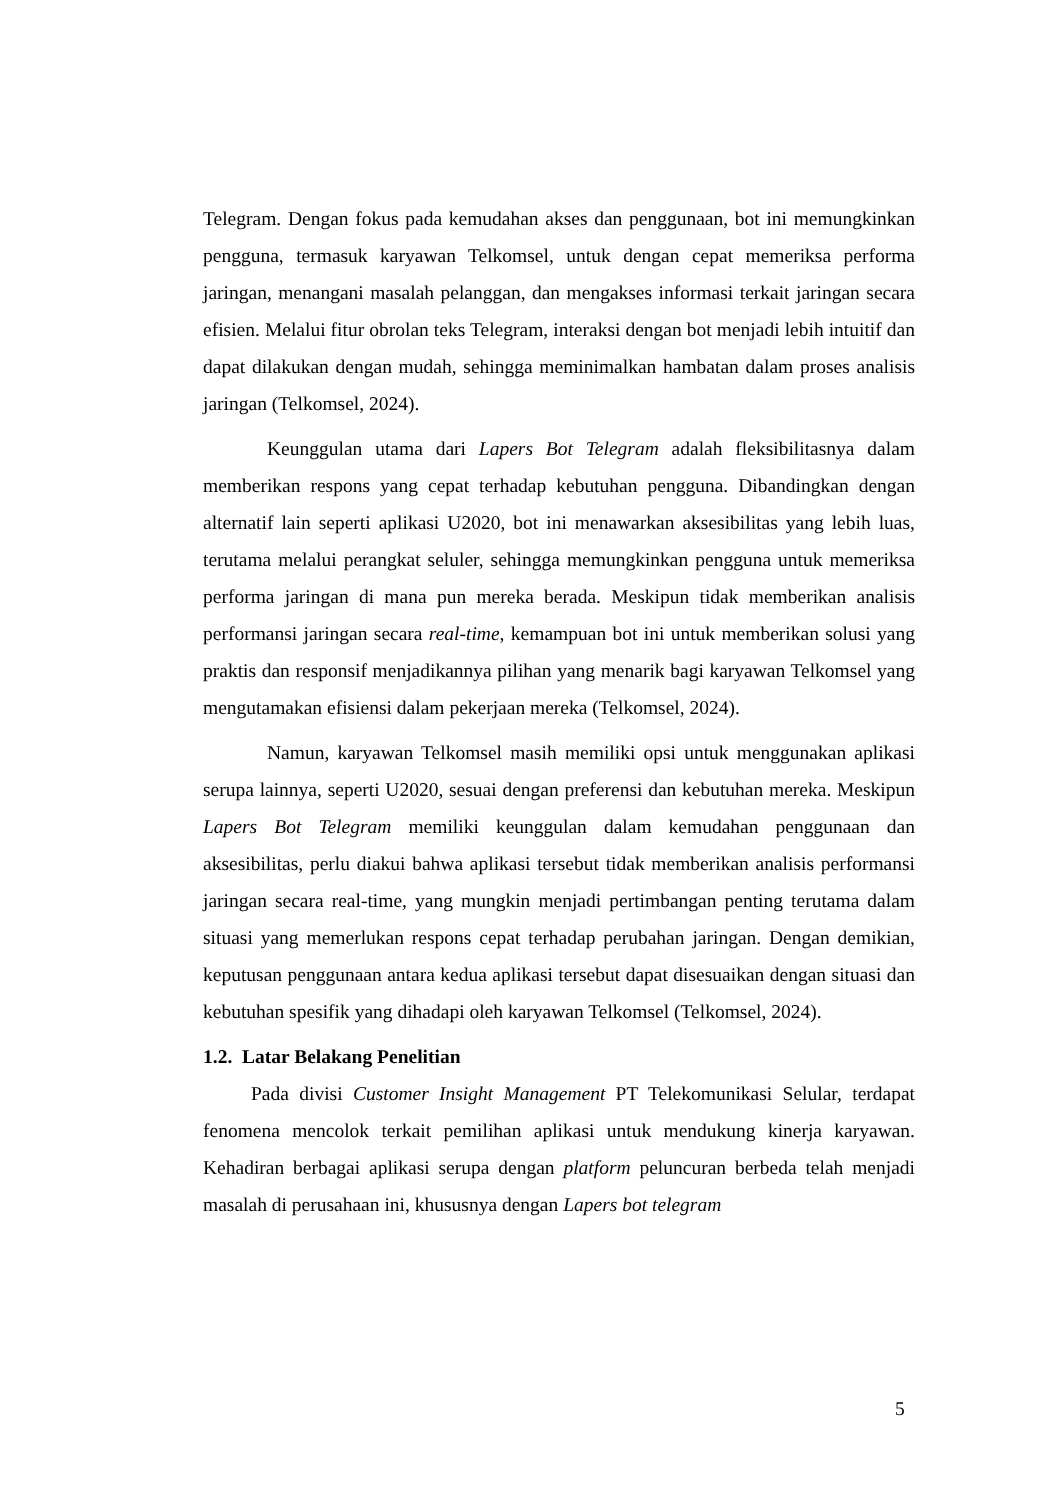Telegram. Dengan fokus pada kemudahan akses dan penggunaan, bot ini memungkinkan pengguna, termasuk karyawan Telkomsel, untuk dengan cepat memeriksa performa jaringan, menangani masalah pelanggan, dan mengakses informasi terkait jaringan secara efisien. Melalui fitur obrolan teks Telegram, interaksi dengan bot menjadi lebih intuitif dan dapat dilakukan dengan mudah, sehingga meminimalkan hambatan dalam proses analisis jaringan (Telkomsel, 2024).
Keunggulan utama dari Lapers Bot Telegram adalah fleksibilitasnya dalam memberikan respons yang cepat terhadap kebutuhan pengguna. Dibandingkan dengan alternatif lain seperti aplikasi U2020, bot ini menawarkan aksesibilitas yang lebih luas, terutama melalui perangkat seluler, sehingga memungkinkan pengguna untuk memeriksa performa jaringan di mana pun mereka berada. Meskipun tidak memberikan analisis performansi jaringan secara real-time, kemampuan bot ini untuk memberikan solusi yang praktis dan responsif menjadikannya pilihan yang menarik bagi karyawan Telkomsel yang mengutamakan efisiensi dalam pekerjaan mereka (Telkomsel, 2024).
Namun, karyawan Telkomsel masih memiliki opsi untuk menggunakan aplikasi serupa lainnya, seperti U2020, sesuai dengan preferensi dan kebutuhan mereka. Meskipun Lapers Bot Telegram memiliki keunggulan dalam kemudahan penggunaan dan aksesibilitas, perlu diakui bahwa aplikasi tersebut tidak memberikan analisis performansi jaringan secara real-time, yang mungkin menjadi pertimbangan penting terutama dalam situasi yang memerlukan respons cepat terhadap perubahan jaringan. Dengan demikian, keputusan penggunaan antara kedua aplikasi tersebut dapat disesuaikan dengan situasi dan kebutuhan spesifik yang dihadapi oleh karyawan Telkomsel (Telkomsel, 2024).
1.2. Latar Belakang Penelitian
Pada divisi Customer Insight Management PT Telekomunikasi Selular, terdapat fenomena mencolok terkait pemilihan aplikasi untuk mendukung kinerja karyawan. Kehadiran berbagai aplikasi serupa dengan platform peluncuran berbeda telah menjadi masalah di perusahaan ini, khususnya dengan Lapers bot telegram
5